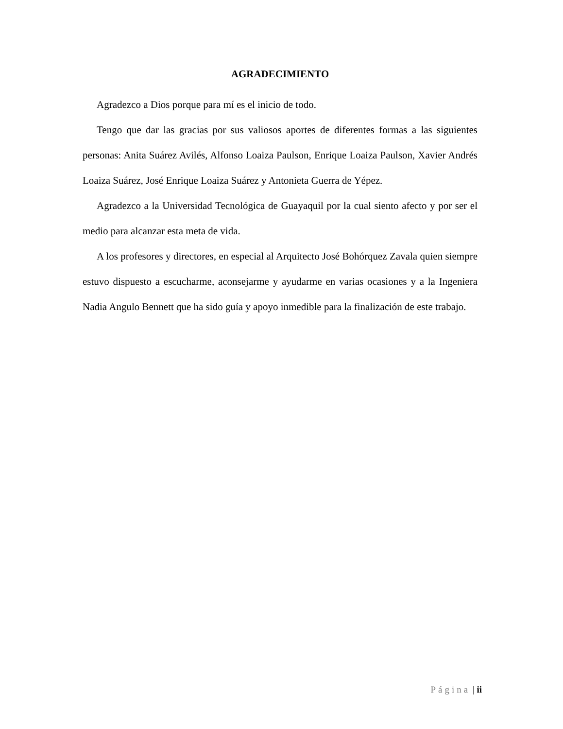AGRADECIMIENTO
Agradezco a Dios porque para mí es el inicio de todo.
Tengo que dar las gracias por sus valiosos aportes de diferentes formas a las siguientes personas: Anita Suárez Avilés, Alfonso Loaiza Paulson, Enrique Loaiza Paulson, Xavier Andrés Loaiza Suárez, José Enrique Loaiza Suárez y Antonieta Guerra de Yépez.
Agradezco a la Universidad Tecnológica de Guayaquil por la cual siento afecto y por ser el medio para alcanzar esta meta de vida.
A los profesores y directores, en especial al Arquitecto José Bohórquez Zavala quien siempre estuvo dispuesto a escucharme, aconsejarme y ayudarme en varias ocasiones y a la Ingeniera Nadia Angulo Bennett que ha sido guía y apoyo inmedible para la finalización de este trabajo.
Página | ii